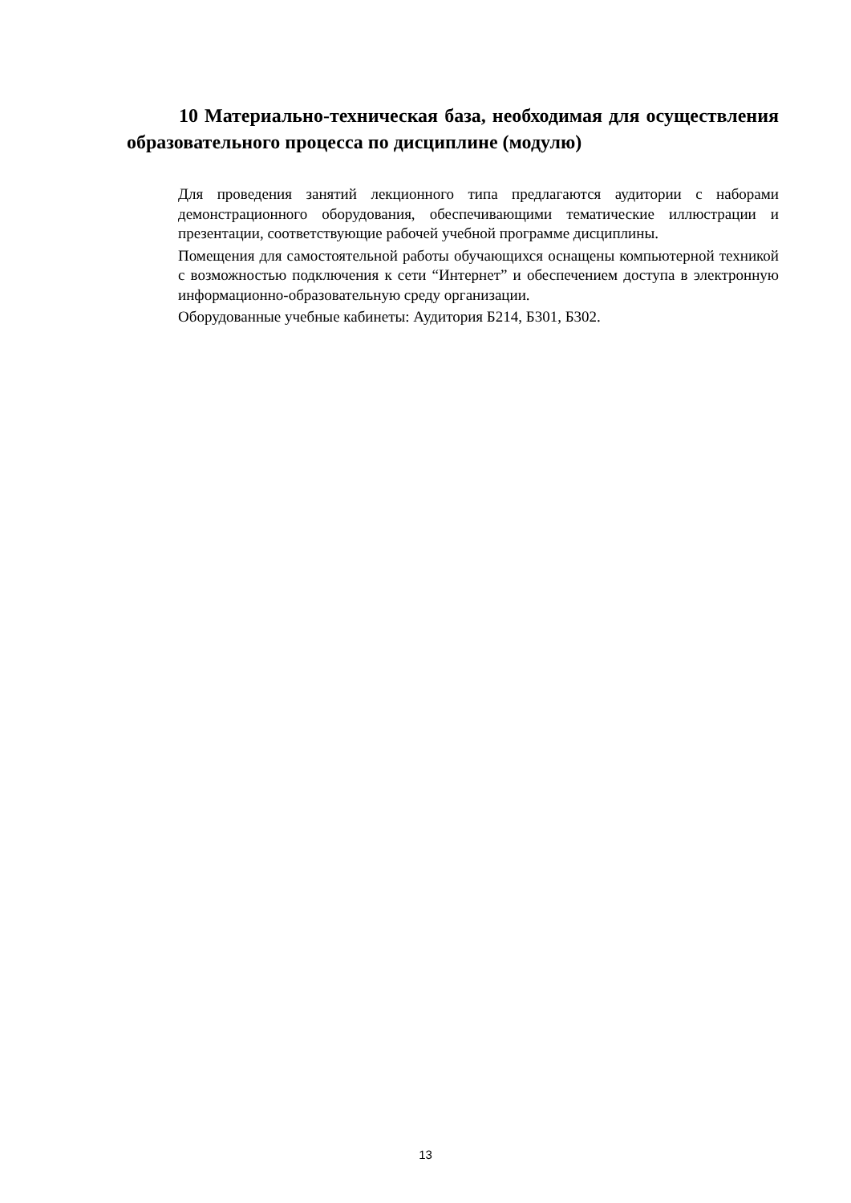10 Материально-техническая база, необходимая для осуществления образовательного процесса по дисциплине (модулю)
Для проведения занятий лекционного типа предлагаются аудитории с наборами демонстрационного оборудования, обеспечивающими тематические иллюстрации и презентации, соответствующие рабочей учебной программе дисциплины.
Помещения для самостоятельной работы обучающихся оснащены компьютерной техникой с возможностью подключения к сети “Интернет” и обеспечением доступа в электронную информационно-образовательную среду организации.
Оборудованные учебные кабинеты: Аудитория Б214, Б301, Б302.
13